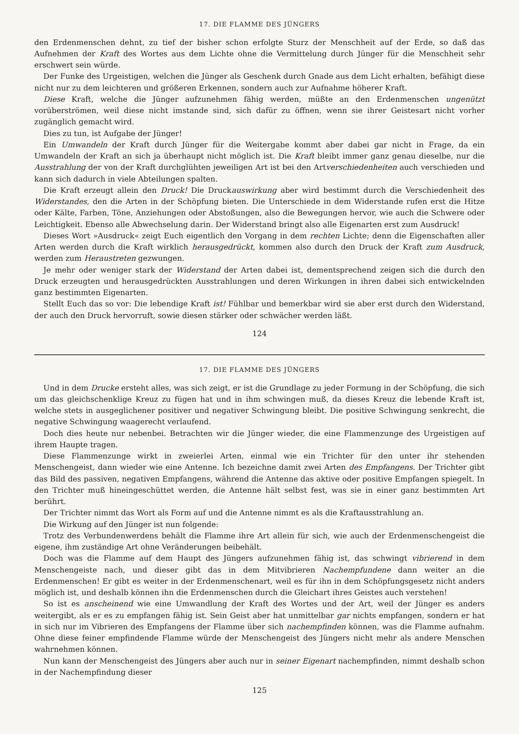17. DIE FLAMME DES JÜNGERS
den Erdenmenschen dehnt, zu tief der bisher schon erfolgte Sturz der Menschheit auf der Erde, so daß das Aufnehmen der Kraft des Wortes aus dem Lichte ohne die Vermittelung durch Jünger für die Menschheit sehr erschwert sein würde.
Der Funke des Urgeistigen, welchen die Jünger als Geschenk durch Gnade aus dem Licht erhalten, befähigt diese nicht nur zu dem leichteren und größeren Erkennen, sondern auch zur Aufnahme höherer Kraft.
Diese Kraft, welche die Jünger aufzunehmen fähig werden, müßte an den Erdenmenschen ungenützt vorüberströmen, weil diese nicht imstande sind, sich dafür zu öffnen, wenn sie ihrer Geistesart nicht vorher zugänglich gemacht wird.
Dies zu tun, ist Aufgabe der Jünger!
Ein Umwandeln der Kraft durch Jünger für die Weitergabe kommt aber dabei gar nicht in Frage, da ein Umwandeln der Kraft an sich ja überhaupt nicht möglich ist. Die Kraft bleibt immer ganz genau dieselbe, nur die Ausstrahlung der von der Kraft durchglühten jeweiligen Art ist bei den Artverschiedenheiten auch verschieden und kann sich dadurch in viele Abteilungen spalten.
Die Kraft erzeugt allein den Druck! Die Druckauswirkung aber wird bestimmt durch die Verschiedenheit des Widerstandes, den die Arten in der Schöpfung bieten. Die Unterschiede in dem Widerstande rufen erst die Hitze oder Kälte, Farben, Töne, Anziehungen oder Abstoßungen, also die Bewegungen hervor, wie auch die Schwere oder Leichtigkeit. Ebenso alle Abwechselung darin. Der Widerstand bringt also alle Eigenarten erst zum Ausdruck!
Dieses Wort »Ausdruck« zeigt Euch eigentlich den Vorgang in dem rechten Lichte; denn die Eigenschaften aller Arten werden durch die Kraft wirklich herausgedrückt, kommen also durch den Druck der Kraft zum Ausdruck, werden zum Heraustreten gezwungen.
Je mehr oder weniger stark der Widerstand der Arten dabei ist, dementsprechend zeigen sich die durch den Druck erzeugten und herausgedrückten Ausstrahlungen und deren Wirkungen in ihren dabei sich entwickelnden ganz bestimmten Eigenarten.
Stellt Euch das so vor: Die lebendige Kraft ist! Fühlbar und bemerkbar wird sie aber erst durch den Widerstand, der auch den Druck hervorruft, sowie diesen stärker oder schwächer werden läßt.
124
17. DIE FLAMME DES JÜNGERS
Und in dem Drucke ersteht alles, was sich zeigt, er ist die Grundlage zu jeder Formung in der Schöpfung, die sich um das gleichschenklige Kreuz zu fügen hat und in ihm schwingen muß, da dieses Kreuz die lebende Kraft ist, welche stets in ausgeglichener positiver und negativer Schwingung bleibt. Die positive Schwingung senkrecht, die negative Schwingung waagerecht verlaufend.
Doch dies heute nur nebenbei. Betrachten wir die Jünger wieder, die eine Flammenzunge des Urgeistigen auf ihrem Haupte tragen.
Diese Flammenzunge wirkt in zweierlei Arten, einmal wie ein Trichter für den unter ihr stehenden Menschengeist, dann wieder wie eine Antenne. Ich bezeichne damit zwei Arten des Empfangens. Der Trichter gibt das Bild des passiven, negativen Empfangens, während die Antenne das aktive oder positive Empfangen spiegelt. In den Trichter muß hineingeschüttet werden, die Antenne hält selbst fest, was sie in einer ganz bestimmten Art berührt.
Der Trichter nimmt das Wort als Form auf und die Antenne nimmt es als die Kraftausstrahlung an.
Die Wirkung auf den Jünger ist nun folgende:
Trotz des Verbundenwerdens behält die Flamme ihre Art allein für sich, wie auch der Erdenmenschengeist die eigene, ihm zuständige Art ohne Veränderungen beibehält.
Doch was die Flamme auf dem Haupt des Jüngers aufzunehmen fähig ist, das schwingt vibrierend in dem Menschengeiste nach, und dieser gibt das in dem Mitvibrieren Nachempfundene dann weiter an die Erdenmenschen! Er gibt es weiter in der Erdenmenschenart, weil es für ihn in dem Schöpfungsgesetz nicht anders möglich ist, und deshalb können ihn die Erdenmenschen durch die Gleichart ihres Geistes auch verstehen!
So ist es anscheinend wie eine Umwandlung der Kraft des Wortes und der Art, weil der Jünger es anders weitergibt, als er es zu empfangen fähig ist. Sein Geist aber hat unmittelbar gar nichts empfangen, sondern er hat in sich nur im Vibrieren des Empfangens der Flamme über sich nachempfinden können, was die Flamme aufnahm. Ohne diese feiner empfindende Flamme würde der Menschengeist des Jüngers nicht mehr als andere Menschen wahrnehmen können.
Nun kann der Menschengeist des Jüngers aber auch nur in seiner Eigenart nachempfinden, nimmt deshalb schon in der Nachempfindung dieser
125